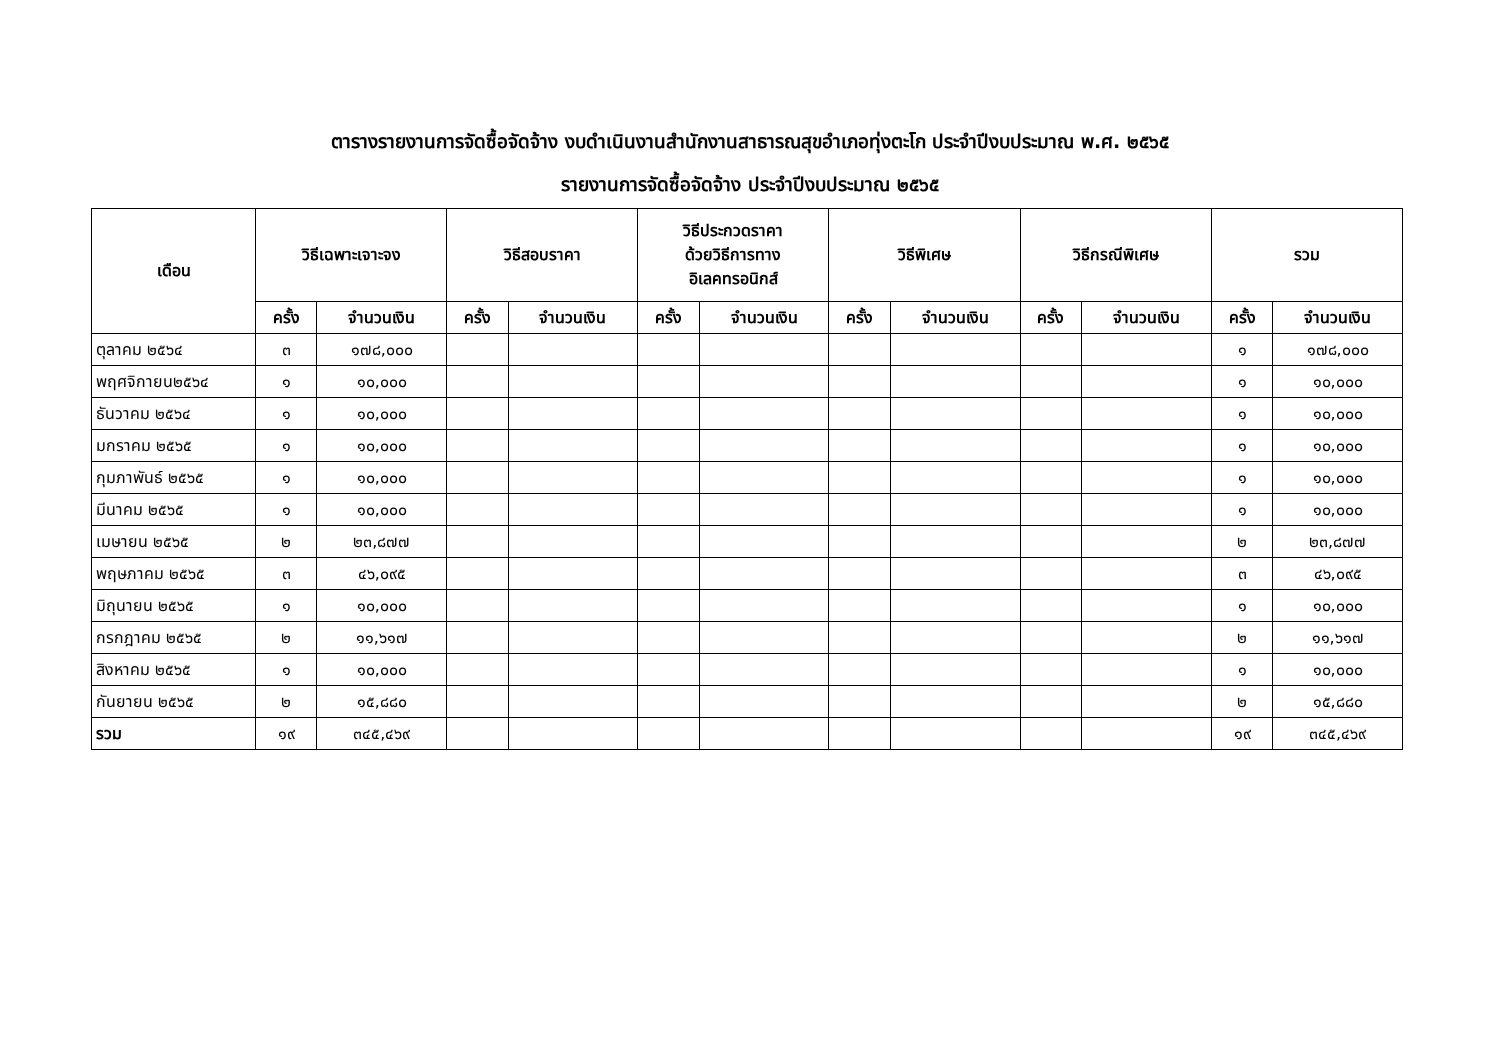ตารางรายงานการจัดซื้อจัดจ้าง งบดำเนินงานสำนักงานสาธารณสุขอำเภอทุ่งตะโก ประจำปีงบประมาณ พ.ศ. ๒๕๖๕
รายงานการจัดซื้อจัดจ้าง ประจำปีงบประมาณ ๒๕๖๕
| เดือน | วิธีเฉพาะเจาะจง | | วิธีสอบราคา | | วิธีประกวดราคา ด้วยวิธีการทาง อิเลคทรอนิกส์ | | วิธีพิเศษ | | วิธีกรณีพิเศษ | | รวม | |
| --- | --- | --- | --- | --- | --- | --- | --- | --- | --- | --- | --- | --- |
| | ครั้ง | จำนวนเงิน | ครั้ง | จำนวนเงิน | ครั้ง | จำนวนเงิน | ครั้ง | จำนวนเงิน | ครั้ง | จำนวนเงิน | ครั้ง | จำนวนเงิน |
| ตุลาคม ๒๕๖๔ | ๓ | ๑๗๘,๐๐๐ | | | | | | | | | ๑ | ๑๗๘,๐๐๐ |
| พฤศจิกายน๒๕๖๔ | ๑ | ๑๐,๐๐๐ | | | | | | | | | ๑ | ๑๐,๐๐๐ |
| ธันวาคม ๒๕๖๔ | ๑ | ๑๐,๐๐๐ | | | | | | | | | ๑ | ๑๐,๐๐๐ |
| มกราคม ๒๕๖๕ | ๑ | ๑๐,๐๐๐ | | | | | | | | | ๑ | ๑๐,๐๐๐ |
| กุมภาพันธ์ ๒๕๖๕ | ๑ | ๑๐,๐๐๐ | | | | | | | | | ๑ | ๑๐,๐๐๐ |
| มีนาคม ๒๕๖๕ | ๑ | ๑๐,๐๐๐ | | | | | | | | | ๑ | ๑๐,๐๐๐ |
| เมษายน ๒๕๖๕ | ๒ | ๒๓,๘๗๗ | | | | | | | | | ๒ | ๒๓,๘๗๗ |
| พฤษภาคม ๒๕๖๕ | ๓ | ๔๖,๐๙๕ | | | | | | | | | ๓ | ๔๖,๐๙๕ |
| มิถุนายน ๒๕๖๕ | ๑ | ๑๐,๐๐๐ | | | | | | | | | ๑ | ๑๐,๐๐๐ |
| กรกฎาคม ๒๕๖๕ | ๒ | ๑๑,๖๑๗ | | | | | | | | | ๒ | ๑๑,๖๑๗ |
| สิงหาคม ๒๕๖๕ | ๑ | ๑๐,๐๐๐ | | | | | | | | | ๑ | ๑๐,๐๐๐ |
| กันยายน ๒๕๖๕ | ๒ | ๑๕,๘๘๐ | | | | | | | | | ๒ | ๑๕,๘๘๐ |
| รวม | ๑๙ | ๓๔๕,๔๖๙ | | | | | | | | | ๑๙ | ๓๔๕,๔๖๙ |